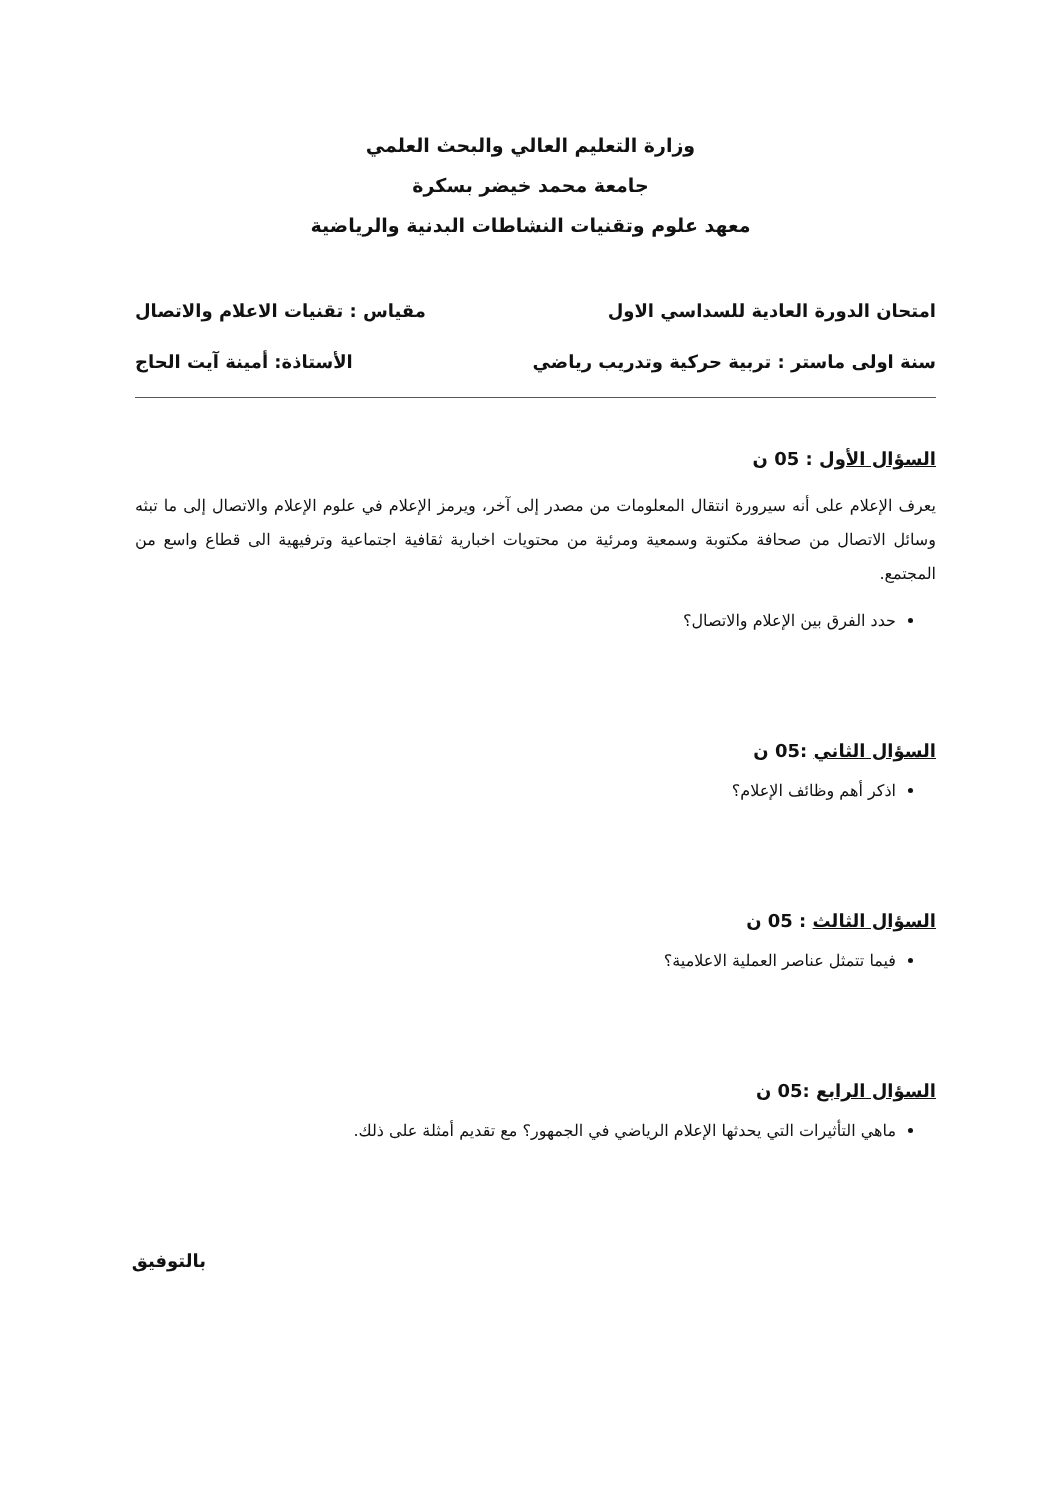وزارة التعليم العالي والبحث العلمي
جامعة محمد خيضر بسكرة
معهد علوم وتقنيات النشاطات البدنية والرياضية
امتحان الدورة العادية للسداسي الاول مقياس : تقنيات الاعلام والاتصال
سنة اولى ماستر : تربية حركية وتدريب رياضي الأستاذة: أمينة آيت الحاج
السؤال الأول : 05 ن
يعرف الإعلام على أنه سيرورة انتقال المعلومات من مصدر إلى آخر، ويرمز الإعلام في علوم الإعلام والاتصال إلى ما تبثه وسائل الاتصال من صحافة مكتوبة وسمعية ومرئية من محتويات اخبارية ثقافية اجتماعية وترفيهية الى قطاع واسع من المجتمع.
حدد الفرق بين الإعلام والاتصال؟
السؤال الثاني :05 ن
اذكر أهم وظائف الإعلام؟
السؤال الثالث : 05 ن
فيما تتمثل عناصر العملية الاعلامية؟
السؤال الرابع :05 ن
ماهي التأثيرات التي يحدثها الإعلام الرياضي في الجمهور؟ مع تقديم أمثلة على ذلك.
بالتوفيق